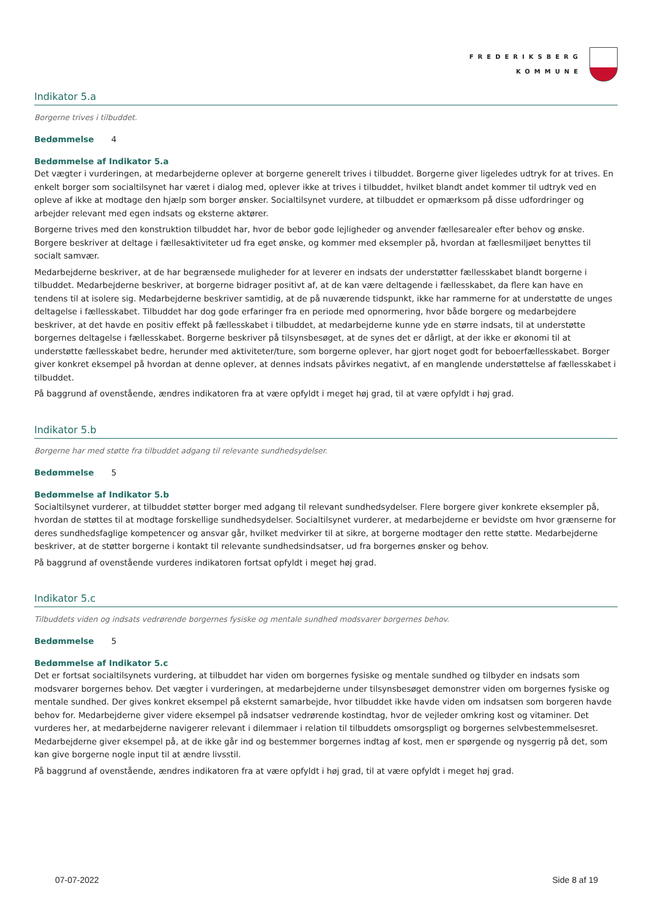FREDERIKSBERG
KOMMUNE
Indikator 5.a
Borgerne trives i tilbuddet.
Bedømmelse 4
Bedømmelse af Indikator 5.a
Det vægter i vurderingen, at medarbejderne oplever at borgerne generelt trives i tilbuddet. Borgerne giver ligeledes udtryk for at trives. En enkelt borger som socialtilsynet har været i dialog med, oplever ikke at trives i tilbuddet, hvilket blandt andet kommer til udtryk ved en opleve af ikke at modtage den hjælp som borger ønsker. Socialtilsynet vurdere, at tilbuddet er opmærksom på disse udfordringer og arbejder relevant med egen indsats og eksterne aktører.
Borgerne trives med den konstruktion tilbuddet har, hvor de bebor gode lejligheder og anvender fællesarealer efter behov og ønske. Borgere beskriver at deltage i fællesaktiviteter ud fra eget ønske, og kommer med eksempler på, hvordan at fællesmiljøet benyttes til socialt samvær.
Medarbejderne beskriver, at de har begrænsede muligheder for at leverer en indsats der understøtter fællesskabet blandt borgerne i tilbuddet. Medarbejderne beskriver, at borgerne bidrager positivt af, at de kan være deltagende i fællesskabet, da flere kan have en tendens til at isolere sig. Medarbejderne beskriver samtidig, at de på nuværende tidspunkt, ikke har rammerne for at understøtte de unges deltagelse i fællesskabet. Tilbuddet har dog gode erfaringer fra en periode med opnormering, hvor både borgere og medarbejdere beskriver, at det havde en positiv effekt på fællesskabet i tilbuddet, at medarbejderne kunne yde en større indsats, til at understøtte borgernes deltagelse i fællesskabet. Borgerne beskriver på tilsynsbesøget, at de synes det er dårligt, at der ikke er økonomi til at understøtte fællesskabet bedre, herunder med aktiviteter/ture, som borgerne oplever, har gjort noget godt for beboerfællesskabet. Borger giver konkret eksempel på hvordan at denne oplever, at dennes indsats påvirkes negativt, af en manglende understøttelse af fællesskabet i tilbuddet.
På baggrund af ovenstående, ændres indikatoren fra at være opfyldt i meget høj grad, til at være opfyldt i høj grad.
Indikator 5.b
Borgerne har med støtte fra tilbuddet adgang til relevante sundhedsydelser.
Bedømmelse 5
Bedømmelse af Indikator 5.b
Socialtilsynet vurderer, at tilbuddet støtter borger med adgang til relevant sundhedsydelser. Flere borgere giver konkrete eksempler på, hvordan de støttes til at modtage forskellige sundhedsydelser. Socialtilsynet vurderer, at medarbejderne er bevidste om hvor grænserne for deres sundhedsfaglige kompetencer og ansvar går, hvilket medvirker til at sikre, at borgerne modtager den rette støtte. Medarbejderne beskriver, at de støtter borgerne i kontakt til relevante sundhedsindsatser, ud fra borgernes ønsker og behov.
På baggrund af ovenstående vurderes indikatoren fortsat opfyldt i meget høj grad.
Indikator 5.c
Tilbuddets viden og indsats vedrørende borgernes fysiske og mentale sundhed modsvarer borgernes behov.
Bedømmelse 5
Bedømmelse af Indikator 5.c
Det er fortsat socialtilsynets vurdering, at tilbuddet har viden om borgernes fysiske og mentale sundhed og tilbyder en indsats som modsvarer borgernes behov. Det vægter i vurderingen, at medarbejderne under tilsynsbesøget demonstrer viden om borgernes fysiske og mentale sundhed. Der gives konkret eksempel på eksternt samarbejde, hvor tilbuddet ikke havde viden om indsatsen som borgeren havde behov for. Medarbejderne giver videre eksempel på indsatser vedrørende kostindtag, hvor de vejleder omkring kost og vitaminer. Det vurderes her, at medarbejderne navigerer relevant i dilemmaer i relation til tilbuddets omsorgspligt og borgernes selvbestemmelsesret. Medarbejderne giver eksempel på, at de ikke går ind og bestemmer borgernes indtag af kost, men er spørgende og nysgerrig på det, som kan give borgerne nogle input til at ændre livsstil.
På baggrund af ovenstående, ændres indikatoren fra at være opfyldt i høj grad, til at være opfyldt i meget høj grad.
07-07-2022 Side 8 af 19